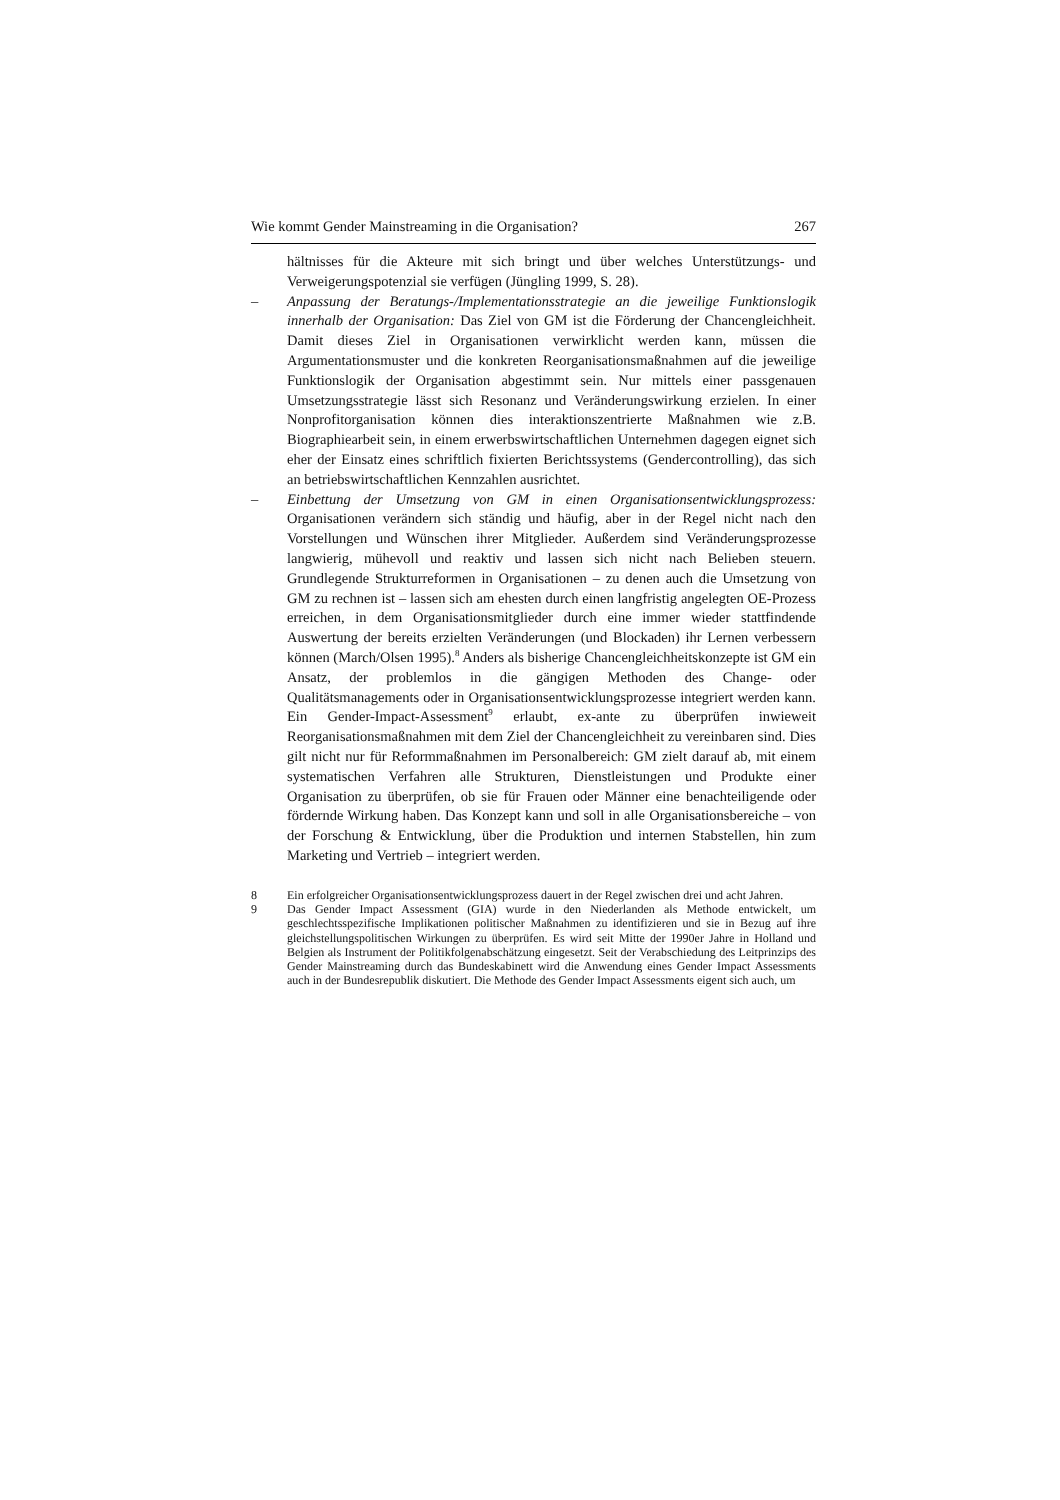Wie kommt Gender Mainstreaming in die Organisation? 267
hältnisses für die Akteure mit sich bringt und über welches Unterstützungs- und Verweigerungspotenzial sie verfügen (Jüngling 1999, S. 28).
– Anpassung der Beratungs-/Implementationsstrategie an die jeweilige Funktionslogik innerhalb der Organisation: Das Ziel von GM ist die Förderung der Chancengleichheit. Damit dieses Ziel in Organisationen verwirklicht werden kann, müssen die Argumentationsmuster und die konkreten Reorganisationsmaßnahmen auf die jeweilige Funktionslogik der Organisation abgestimmt sein. Nur mittels einer passgenauen Umsetzungsstrategie lässt sich Resonanz und Veränderungswirkung erzielen. In einer Nonprofitorganisation können dies interaktionszentrierte Maßnahmen wie z.B. Biographiearbeit sein, in einem erwerbswirtschaftlichen Unternehmen dagegen eignet sich eher der Einsatz eines schriftlich fixierten Berichtssystems (Gendercontrolling), das sich an betriebswirtschaftlichen Kennzahlen ausrichtet.
– Einbettung der Umsetzung von GM in einen Organisationsentwicklungsprozess: Organisationen verändern sich ständig und häufig, aber in der Regel nicht nach den Vorstellungen und Wünschen ihrer Mitglieder. Außerdem sind Veränderungsprozesse langwierig, mühevoll und reaktiv und lassen sich nicht nach Belieben steuern. Grundlegende Strukturreformen in Organisationen – zu denen auch die Umsetzung von GM zu rechnen ist – lassen sich am ehesten durch einen langfristig angelegten OE-Prozess erreichen, in dem Organisationsmitglieder durch eine immer wieder stattfindende Auswertung der bereits erzielten Veränderungen (und Blockaden) ihr Lernen verbessern können (March/Olsen 1995).<sup>8</sup> Anders als bisherige Chancengleichheitskonzepte ist GM ein Ansatz, der problemlos in die gängigen Methoden des Change- oder Qualitätsmanagements oder in Organisationsentwicklungsprozesse integriert werden kann. Ein Gender-Impact-Assessment<sup>9</sup> erlaubt, ex-ante zu überprüfen inwieweit Reorganisationsmaßnahmen mit dem Ziel der Chancengleichheit zu vereinbaren sind. Dies gilt nicht nur für Reformmaßnahmen im Personalbereich: GM zielt darauf ab, mit einem systematischen Verfahren alle Strukturen, Dienstleistungen und Produkte einer Organisation zu überprüfen, ob sie für Frauen oder Männer eine benachteiligende oder fördernde Wirkung haben. Das Konzept kann und soll in alle Organisationsbereiche – von der Forschung & Entwicklung, über die Produktion und internen Stabstellen, hin zum Marketing und Vertrieb – integriert werden.
8 Ein erfolgreicher Organisationsentwicklungsprozess dauert in der Regel zwischen drei und acht Jahren.
9 Das Gender Impact Assessment (GIA) wurde in den Niederlanden als Methode entwickelt, um geschlechtsspezifische Implikationen politischer Maßnahmen zu identifizieren und sie in Bezug auf ihre gleichstellungspolitischen Wirkungen zu überprüfen. Es wird seit Mitte der 1990er Jahre in Holland und Belgien als Instrument der Politikfolgenabschätzung eingesetzt. Seit der Verabschiedung des Leitprinzips des Gender Mainstreaming durch das Bundeskabinett wird die Anwendung eines Gender Impact Assessments auch in der Bundesrepublik diskutiert. Die Methode des Gender Impact Assessments eigent sich auch, um